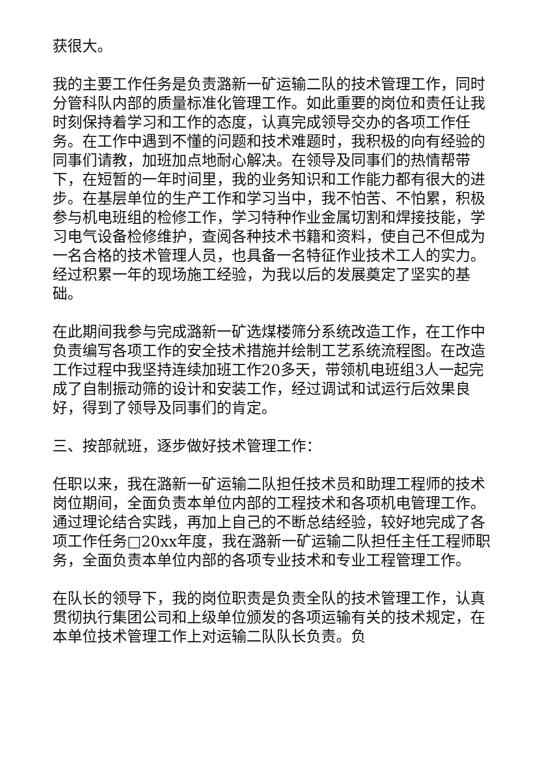获很大。
我的主要工作任务是负责潞新一矿运输二队的技术管理工作，同时分管科队内部的质量标准化管理工作。如此重要的岗位和责任让我时刻保持着学习和工作的态度，认真完成领导交办的各项工作任务。在工作中遇到不懂的问题和技术难题时，我积极的向有经验的同事们请教，加班加点地耐心解决。在领导及同事们的热情帮带下，在短暂的一年时间里，我的业务知识和工作能力都有很大的进步。在基层单位的生产工作和学习当中，我不怕苦、不怕累，积极参与机电班组的检修工作，学习特种作业金属切割和焊接技能，学习电气设备检修维护，查阅各种技术书籍和资料，使自己不但成为一名合格的技术管理人员，也具备一名特征作业技术工人的实力。经过积累一年的现场施工经验，为我以后的发展奠定了坚实的基础。
在此期间我参与完成潞新一矿选煤楼筛分系统改造工作，在工作中负责编写各项工作的安全技术措施并绘制工艺系统流程图。在改造工作过程中我坚持连续加班工作20多天，带领机电班组3人一起完成了自制振动筛的设计和安装工作，经过调试和试运行后效果良好，得到了领导及同事们的肯定。
三、按部就班，逐步做好技术管理工作：
任职以来，我在潞新一矿运输二队担任技术员和助理工程师的技术岗位期间，全面负责本单位内部的工程技术和各项机电管理工作。通过理论结合实践，再加上自己的不断总结经验，较好地完成了各项工作任务□20xx年度，我在潞新一矿运输二队担任主任工程师职务，全面负责本单位内部的各项专业技术和专业工程管理工作。
在队长的领导下，我的岗位职责是负责全队的技术管理工作，认真贯彻执行集团公司和上级单位颁发的各项运输有关的技术规定，在本单位技术管理工作上对运输二队队长负责。负